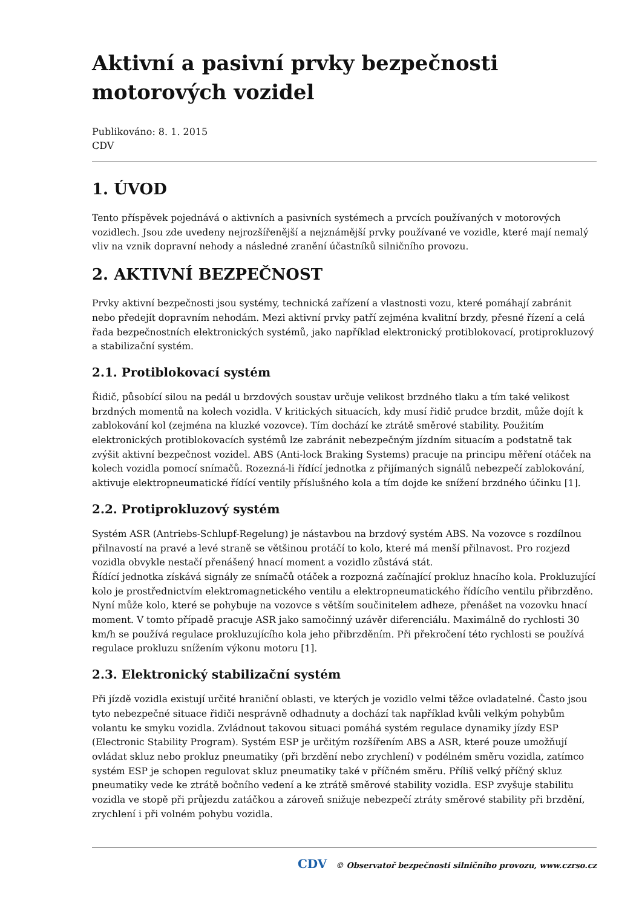Aktivní a pasivní prvky bezpečnosti motorových vozidel
Publikováno: 8. 1. 2015
CDV
1. ÚVOD
Tento příspěvek pojednává o aktivních a pasivních systémech a prvcích používaných v motorových vozidlech. Jsou zde uvedeny nejrozšířenější a nejznámější prvky používané ve vozidle, které mají nemalý vliv na vznik dopravní nehody a následné zranění účastníků silničního provozu.
2. AKTIVNÍ BEZPEČNOST
Prvky aktivní bezpečnosti jsou systémy, technická zařízení a vlastnosti vozu, které pomáhají zabránit nebo předejít dopravním nehodám. Mezi aktivní prvky patří zejména kvalitní brzdy, přesné řízení a celá řada bezpečnostních elektronických systémů, jako například elektronický protiblokovací, protiprokluzový a stabilizační systém.
2.1. Protiblokovací systém
Řidič, působící silou na pedál u brzdových soustav určuje velikost brzdného tlaku a tím také velikost brzdných momentů na kolech vozidla. V kritických situacích, kdy musí řidič prudce brzdit, může dojít k zablokování kol (zejména na kluzké vozovce). Tím dochází ke ztrátě směrové stability. Použitím elektronických protiblokovacích systémů lze zabránit nebezpečným jízdním situacím a podstatně tak zvýšit aktivní bezpečnost vozidel. ABS (Anti-lock Braking Systems) pracuje na principu měření otáček na kolech vozidla pomocí snímačů. Rozezná-li řídící jednotka z přijímaných signálů nebezpečí zablokování, aktivuje elektropneumatické řídící ventily příslušného kola a tím dojde ke snížení brzdného účinku [1].
2.2. Protiprokluzový systém
Systém ASR (Antriebs-Schlupf-Regelung) je nástavbou na brzdový systém ABS. Na vozovce s rozdílnou přilnavostí na pravé a levé straně se většinou protáčí to kolo, které má menší přilnavost. Pro rozjezd vozidla obvykle nestačí přenášený hnací moment a vozidlo zůstává stát.
Řídící jednotka získává signály ze snímačů otáček a rozpozná začínající prokluz hnacího kola. Prokluzující kolo je prostřednictvím elektromagnetického ventilu a elektropneumatického řídícího ventilu přibrzděno. Nyní může kolo, které se pohybuje na vozovce s větším součinitelem adheze, přenášet na vozovku hnací moment. V tomto případě pracuje ASR jako samočinný uzávěr diferenciálu. Maximálně do rychlosti 30 km/h se používá regulace prokluzujícího kola jeho přibrzděním. Při překročení této rychlosti se používá regulace prokluzu snížením výkonu motoru [1].
2.3. Elektronický stabilizační systém
Při jízdě vozidla existují určité hraniční oblasti, ve kterých je vozidlo velmi těžce ovladatelné. Často jsou tyto nebezpečné situace řidiči nesprávně odhadnuty a dochází tak například kvůli velkým pohybům volantu ke smyku vozidla. Zvládnout takovou situaci pomáhá systém regulace dynamiky jízdy ESP (Electronic Stability Program). Systém ESP je určitým rozšířením ABS a ASR, které pouze umožňují ovládat skluz nebo prokluz pneumatiky (při brzdění nebo zrychlení) v podélném směru vozidla, zatímco systém ESP je schopen regulovat skluz pneumatiky také v příčném směru. Příliš velký příčný skluz pneumatiky vede ke ztrátě bočního vedení a ke ztrátě směrové stability vozidla. ESP zvyšuje stabilitu vozidla ve stopě při průjezdu zatáčkou a zároveň snižuje nebezpečí ztráty směrové stability při brzdění, zrychlení i při volném pohybu vozidla.
CDV © Observatoř bezpečnosti silničního provozu, www.czrso.cz